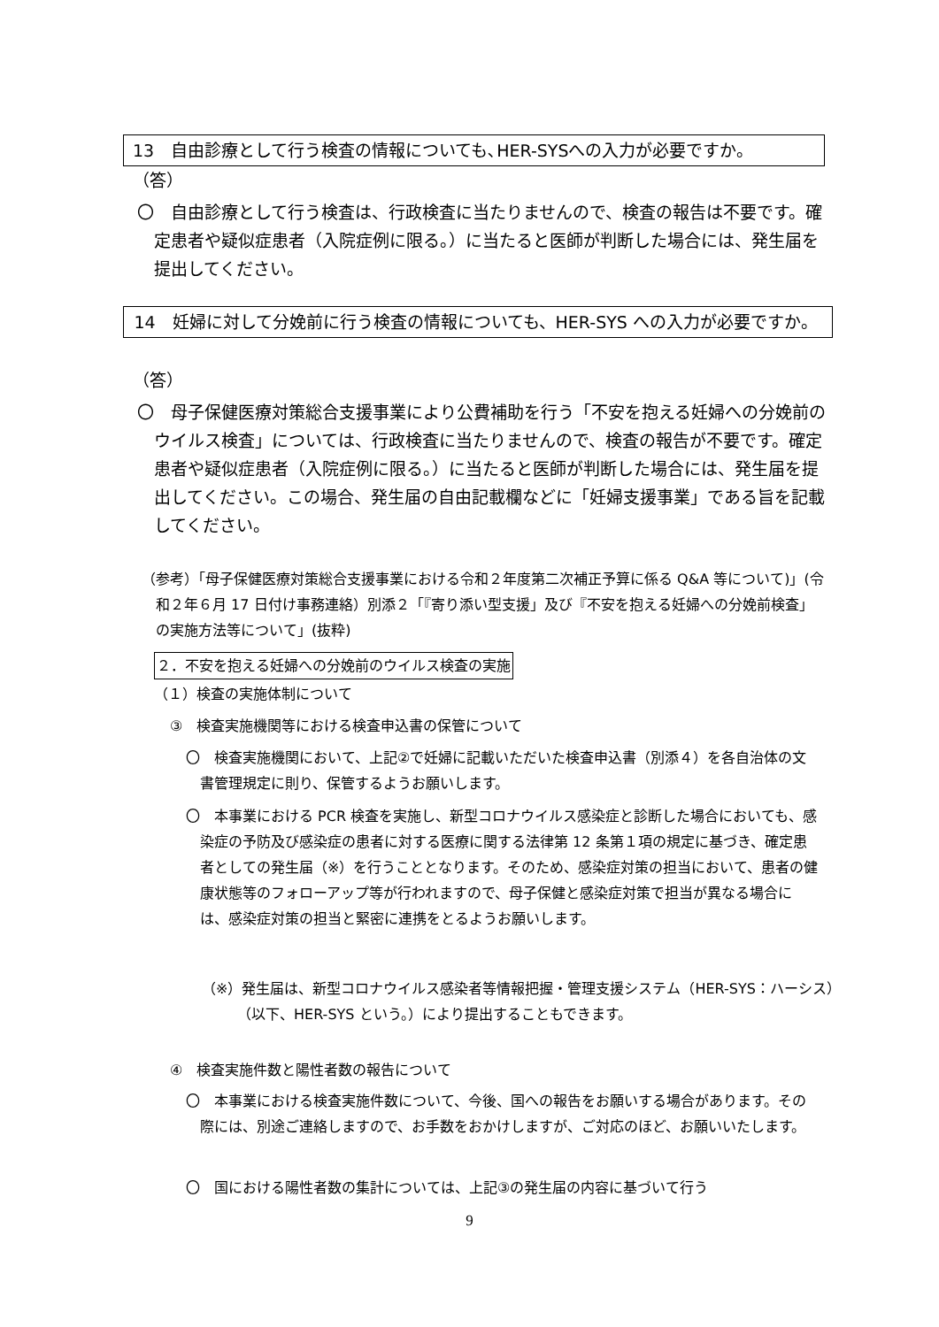13　自由診療として行う検査の情報についても､HER-SYSへの入力が必要ですか。
（答）
〇　自由診療として行う検査は、行政検査に当たりませんので、検査の報告は不要です。確定患者や疑似症患者（入院症例に限る。）に当たると医師が判断した場合には、発生届を提出してください。
14　妊婦に対して分娩前に行う検査の情報についても、HER-SYS への入力が必要ですか。
（答）
〇　母子保健医療対策総合支援事業により公費補助を行う「不安を抱える妊婦への分娩前のウイルス検査」については、行政検査に当たりませんので、検査の報告が不要です。確定患者や疑似症患者（入院症例に限る。）に当たると医師が判断した場合には、発生届を提出してください。この場合、発生届の自由記載欄などに「妊婦支援事業」である旨を記載してください。
（参考）「母子保健医療対策総合支援事業における令和２年度第二次補正予算に係る Q&A 等について)」(令和２年６月 17 日付け事務連絡）別添２「『寄り添い型支援」及び『不安を抱える妊婦への分娩前検査」の実施方法等について」(抜粋)
２．不安を抱える妊婦への分娩前のウイルス検査の実施
（１）検査の実施体制について
③　検査実施機関等における検査申込書の保管について
〇　検査実施機関において、上記②で妊婦に記載いただいた検査申込書（別添４）を各自治体の文書管理規定に則り、保管するようお願いします。
〇　本事業における PCR 検査を実施し、新型コロナウイルス感染症と診断した場合においても、感染症の予防及び感染症の患者に対する医療に関する法律第 12 条第１項の規定に基づき、確定患者としての発生届（※）を行うこととなります。そのため、感染症対策の担当において、患者の健康状態等のフォローアップ等が行われますので、母子保健と感染症対策で担当が異なる場合には、感染症対策の担当と緊密に連携をとるようお願いします。
（※）発生届は、新型コロナウイルス感染者等情報把握・管理支援システム（HER-SYS：ハーシス）（以下、HER-SYS という。）により提出することもできます。
④　検査実施件数と陽性者数の報告について
〇　本事業における検査実施件数について、今後、国への報告をお願いする場合があります。その際には、別途ご連絡しますので、お手数をおかけしますが、ご対応のほど、お願いいたします。
〇　国における陽性者数の集計については、上記③の発生届の内容に基づいて行う
9